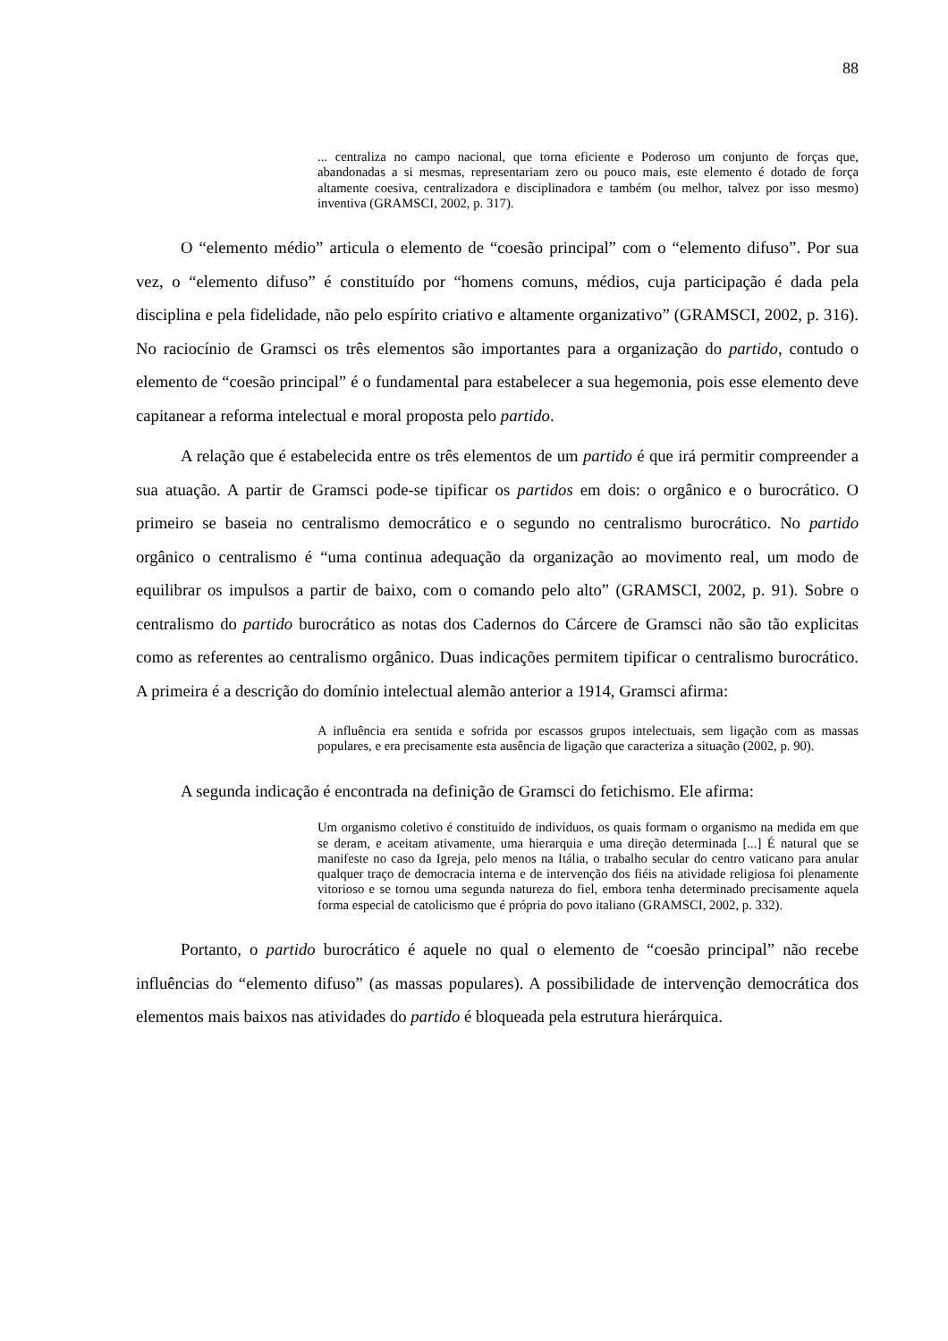88
... centraliza no campo nacional, que torna eficiente e Poderoso um conjunto de forças que, abandonadas a si mesmas, representariam zero ou pouco mais, este elemento é dotado de força altamente coesiva, centralizadora e disciplinadora e também (ou melhor, talvez por isso mesmo) inventiva (GRAMSCI, 2002, p. 317).
O “elemento médio” articula o elemento de “coesão principal” com o “elemento difuso”. Por sua vez, o “elemento difuso” é constituído por “homens comuns, médios, cuja participação é dada pela disciplina e pela fidelidade, não pelo espírito criativo e altamente organizativo” (GRAMSCI, 2002, p. 316). No raciocínio de Gramsci os três elementos são importantes para a organização do partido, contudo o elemento de “coesão principal” é o fundamental para estabelecer a sua hegemonia, pois esse elemento deve capitanear a reforma intelectual e moral proposta pelo partido.
A relação que é estabelecida entre os três elementos de um partido é que irá permitir compreender a sua atuação. A partir de Gramsci pode-se tipificar os partidos em dois: o orgânico e o burocrático. O primeiro se baseia no centralismo democrático e o segundo no centralismo burocrático. No partido orgânico o centralismo é “uma continua adequação da organização ao movimento real, um modo de equilibrar os impulsos a partir de baixo, com o comando pelo alto” (GRAMSCI, 2002, p. 91). Sobre o centralismo do partido burocrático as notas dos Cadernos do Cárcere de Gramsci não são tão explicitas como as referentes ao centralismo orgânico. Duas indicações permitem tipificar o centralismo burocrático. A primeira é a descrição do domínio intelectual alemão anterior a 1914, Gramsci afirma:
A influência era sentida e sofrida por escassos grupos intelectuais, sem ligação com as massas populares, e era precisamente esta ausência de ligação que caracteriza a situação (2002, p. 90).
A segunda indicação é encontrada na definição de Gramsci do fetichismo. Ele afirma:
Um organismo coletivo é constituído de indivíduos, os quais formam o organismo na medida em que se deram, e aceitam ativamente, uma hierarquia e uma direção determinada [...] É natural que se manifeste no caso da Igreja, pelo menos na Itália, o trabalho secular do centro vaticano para anular qualquer traço de democracia interna e de intervenção dos fiéis na atividade religiosa foi plenamente vitorioso e se tornou uma segunda natureza do fiel, embora tenha determinado precisamente aquela forma especial de catolicismo que é própria do povo italiano (GRAMSCI, 2002, p. 332).
Portanto, o partido burocrático é aquele no qual o elemento de “coesão principal” não recebe influências do “elemento difuso” (as massas populares). A possibilidade de intervenção democrática dos elementos mais baixos nas atividades do partido é bloqueada pela estrutura hierárquica.